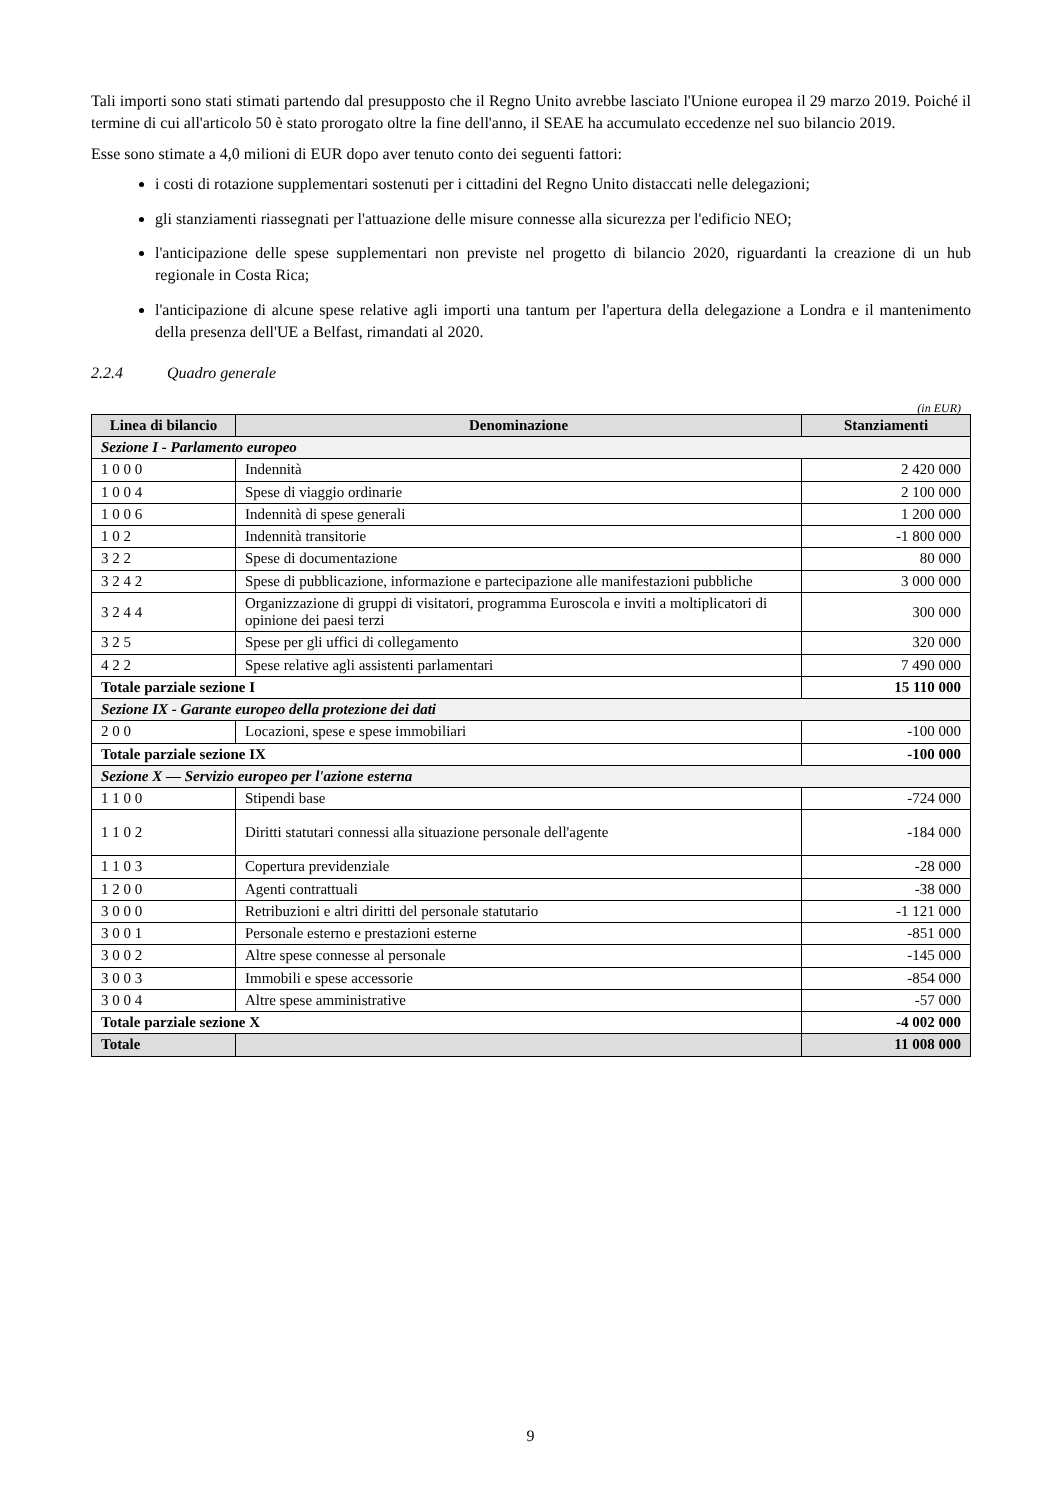Tali importi sono stati stimati partendo dal presupposto che il Regno Unito avrebbe lasciato l'Unione europea il 29 marzo 2019. Poiché il termine di cui all'articolo 50 è stato prorogato oltre la fine dell'anno, il SEAE ha accumulato eccedenze nel suo bilancio 2019.
Esse sono stimate a 4,0 milioni di EUR dopo aver tenuto conto dei seguenti fattori:
i costi di rotazione supplementari sostenuti per i cittadini del Regno Unito distaccati nelle delegazioni;
gli stanziamenti riassegnati per l'attuazione delle misure connesse alla sicurezza per l'edificio NEO;
l'anticipazione delle spese supplementari non previste nel progetto di bilancio 2020, riguardanti la creazione di un hub regionale in Costa Rica;
l'anticipazione di alcune spese relative agli importi una tantum per l'apertura della delegazione a Londra e il mantenimento della presenza dell'UE a Belfast, rimandati al 2020.
2.2.4 Quadro generale
(in EUR)
| Linea di bilancio | Denominazione | Stanziamenti |
| --- | --- | --- |
| Sezione I - Parlamento europeo | | |
| 1 0 0 0 | Indennità | 2 420 000 |
| 1 0 0 4 | Spese di viaggio ordinarie | 2 100 000 |
| 1 0 0 6 | Indennità di spese generali | 1 200 000 |
| 1 0 2 | Indennità transitorie | -1 800 000 |
| 3 2 2 | Spese di documentazione | 80 000 |
| 3 2 4 2 | Spese di pubblicazione, informazione e partecipazione alle manifestazioni pubbliche | 3 000 000 |
| 3 2 4 4 | Organizzazione di gruppi di visitatori, programma Euroscola e inviti a moltiplicatori di opinione dei paesi terzi | 300 000 |
| 3 2 5 | Spese per gli uffici di collegamento | 320 000 |
| 4 2 2 | Spese relative agli assistenti parlamentari | 7 490 000 |
| Totale parziale sezione I | | 15 110 000 |
| Sezione IX - Garante europeo della protezione dei dati | | |
| 2 0 0 | Locazioni, spese e spese immobiliari | -100 000 |
| Totale parziale sezione IX | | -100 000 |
| Sezione X — Servizio europeo per l'azione esterna | | |
| 1 1 0 0 | Stipendi base | -724 000 |
| 1 1 0 2 | Diritti statutari connessi alla situazione personale dell'agente | -184 000 |
| 1 1 0 3 | Copertura previdenziale | -28 000 |
| 1 2 0 0 | Agenti contrattuali | -38 000 |
| 3 0 0 0 | Retribuzioni e altri diritti del personale statutario | -1 121 000 |
| 3 0 0 1 | Personale esterno e prestazioni esterne | -851 000 |
| 3 0 0 2 | Altre spese connesse al personale | -145 000 |
| 3 0 0 3 | Immobili e spese accessorie | -854 000 |
| 3 0 0 4 | Altre spese amministrative | -57 000 |
| Totale parziale sezione X | | -4 002 000 |
| Totale | | 11 008 000 |
9